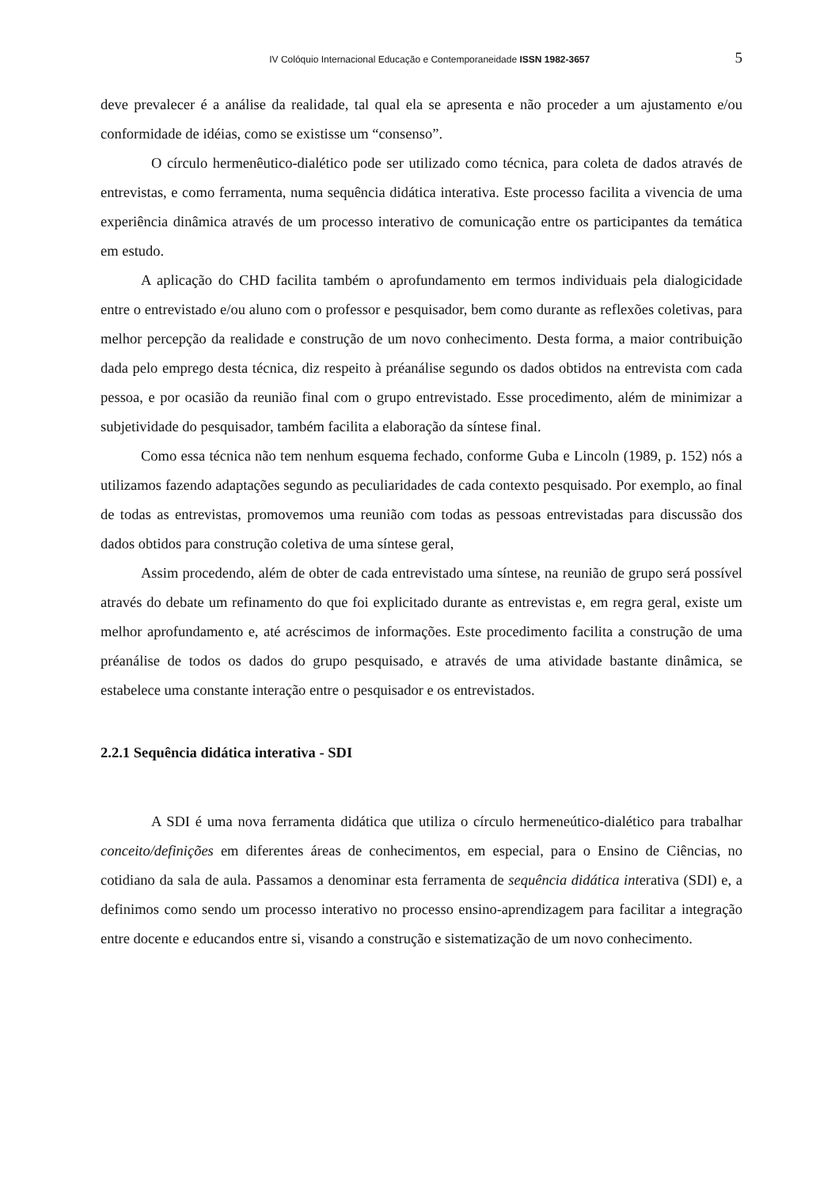IV Colóquio Internacional Educação e Contemporaneidade ISSN 1982-3657 5
deve prevalecer é a análise da realidade, tal qual ela se apresenta e não proceder a um ajustamento e/ou conformidade de idéias, como se existisse um “consenso”.
O círculo hermenêutico-dialético pode ser utilizado como técnica, para coleta de dados através de entrevistas, e como ferramenta, numa sequência didática interativa. Este processo facilita a vivencia de uma experiência dinâmica através de um processo interativo de comunicação entre os participantes da temática em estudo.
A aplicação do CHD facilita também o aprofundamento em termos individuais pela dialogicidade entre o entrevistado e/ou aluno com o professor e pesquisador, bem como durante as reflexões coletivas, para melhor percepção da realidade e construção de um novo conhecimento. Desta forma, a maior contribuição dada pelo emprego desta técnica, diz respeito à préanálise segundo os dados obtidos na entrevista com cada pessoa, e por ocasião da reunião final com o grupo entrevistado. Esse procedimento, além de minimizar a subjetividade do pesquisador, também facilita a elaboração da síntese final.
Como essa técnica não tem nenhum esquema fechado, conforme Guba e Lincoln (1989, p. 152) nós a utilizamos fazendo adaptações segundo as peculiaridades de cada contexto pesquisado. Por exemplo, ao final de todas as entrevistas, promovemos uma reunião com todas as pessoas entrevistadas para discussão dos dados obtidos para construção coletiva de uma síntese geral,
Assim procedendo, além de obter de cada entrevistado uma síntese, na reunião de grupo será possível através do debate um refinamento do que foi explicitado durante as entrevistas e, em regra geral, existe um melhor aprofundamento e, até acréscimos de informações. Este procedimento facilita a construção de uma préanálise de todos os dados do grupo pesquisado, e através de uma atividade bastante dinâmica, se estabelece uma constante interação entre o pesquisador e os entrevistados.
2.2.1 Sequência didática interativa - SDI
A SDI é uma nova ferramenta didática que utiliza o círculo hermeneútico-dialético para trabalhar conceito/definições em diferentes áreas de conhecimentos, em especial, para o Ensino de Ciências, no cotidiano da sala de aula. Passamos a denominar esta ferramenta de sequência didática interativa (SDI) e, a definimos como sendo um processo interativo no processo ensino-aprendizagem para facilitar a integração entre docente e educandos entre si, visando a construção e sistematização de um novo conhecimento.